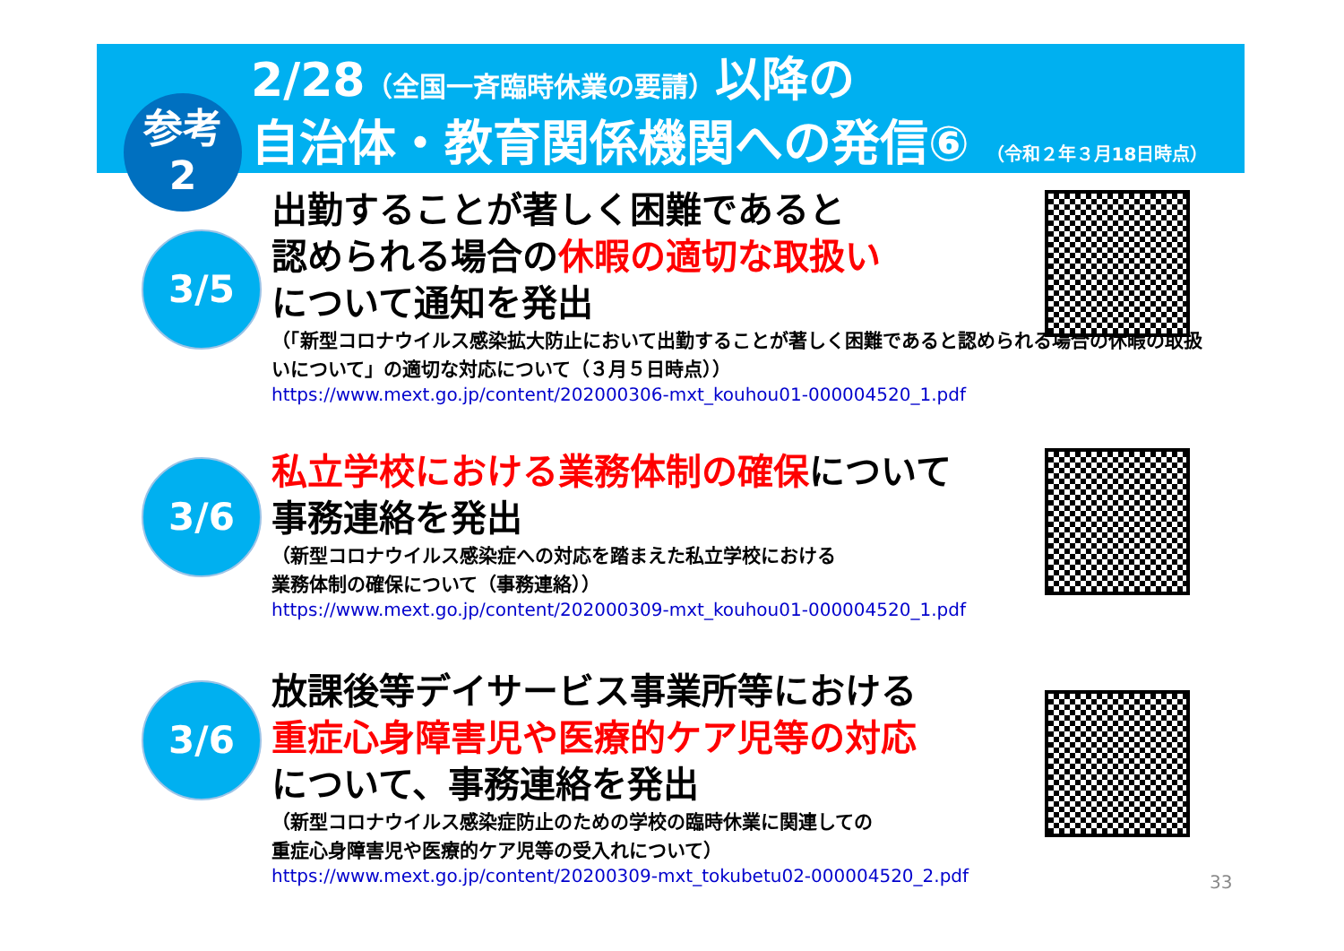2/28（全国一斉臨時休業の要請）以降の
自治体・教育関係機関への発信⑥ （令和２年３月18日時点）
参考
2
3/5
出勤することが著しく困難であると
認められる場合の休暇の適切な取扱い
について通知を発出
（「新型コロナウイルス感染拡大防止において出勤することが著しく困難であると認められる場合の休暇の取扱いについて」の適切な対応について（３月５日時点））
https://www.mext.go.jp/content/202000306-mxt_kouhou01-000004520_1.pdf
3/6
私立学校における業務体制の確保について
事務連絡を発出
（新型コロナウイルス感染症への対応を踏まえた私立学校における
業務体制の確保について（事務連絡））
https://www.mext.go.jp/content/202000309-mxt_kouhou01-000004520_1.pdf
3/6
放課後等デイサービス事業所等における
重症心身障害児や医療的ケア児等の対応
について、事務連絡を発出
（新型コロナウイルス感染症防止のための学校の臨時休業に関連しての
重症心身障害児や医療的ケア児等の受入れについて）
https://www.mext.go.jp/content/20200309-mxt_tokubetu02-000004520_2.pdf
33